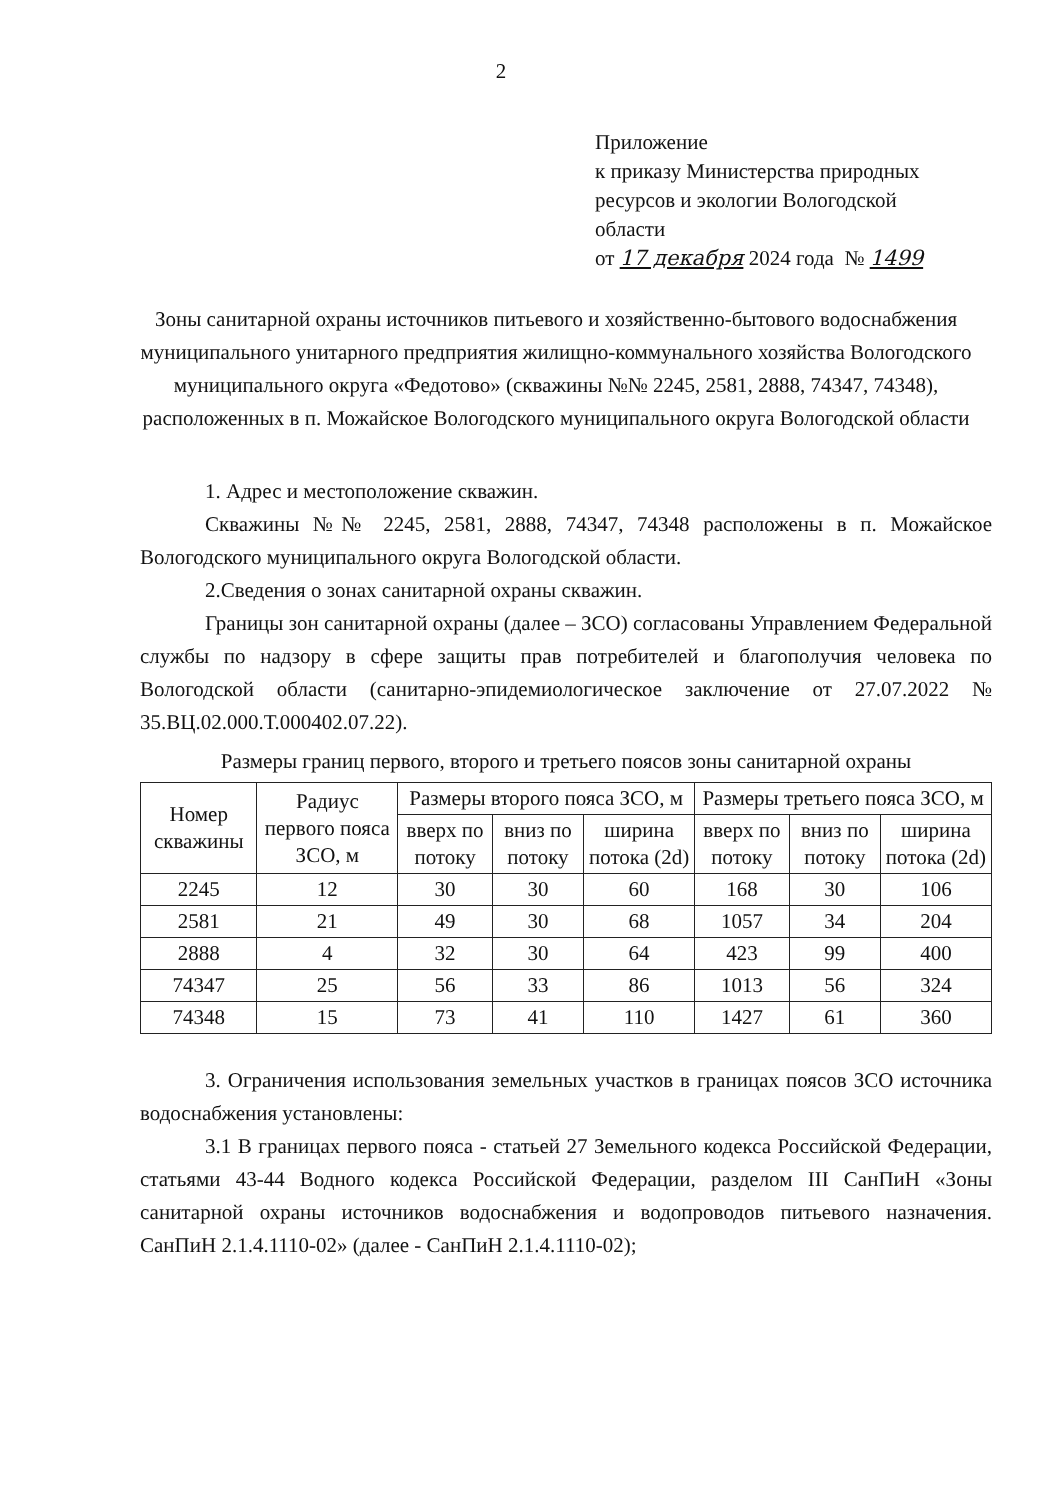2
Приложение
к приказу Министерства природных
ресурсов и экологии Вологодской
области
от 17 декабря 2024 года № 1499
Зоны санитарной охраны источников питьевого и хозяйственно-бытового водоснабжения муниципального унитарного предприятия жилищно-коммунального хозяйства Вологодского муниципального округа «Федотово» (скважины №№ 2245, 2581, 2888, 74347, 74348), расположенных в п. Можайское Вологодского муниципального округа Вологодской области
1. Адрес и местоположение скважин.
Скважины №№ 2245, 2581, 2888, 74347, 74348 расположены в п. Можайское Вологодского муниципального округа Вологодской области.
2.Сведения о зонах санитарной охраны скважин.
Границы зон санитарной охраны (далее – ЗСО) согласованы Управлением Федеральной службы по надзору в сфере защиты прав потребителей и благополучия человека по Вологодской области (санитарно-эпидемиологическое заключение от 27.07.2022 № 35.ВЦ.02.000.Т.000402.07.22).
Размеры границ первого, второго и третьего поясов зоны санитарной охраны
| Номер скважины | Радиус первого пояса ЗСО, м | Размеры второго пояса ЗСО, м | | | Размеры третьего пояса ЗСО, м | | |
| --- | --- | --- | --- | --- | --- | --- | --- |
| | | вверх по потоку | вниз по потоку | ширина потока (2d) | вверх по потоку | вниз по потоку | ширина потока (2d) |
| 2245 | 12 | 30 | 30 | 60 | 168 | 30 | 106 |
| 2581 | 21 | 49 | 30 | 68 | 1057 | 34 | 204 |
| 2888 | 4 | 32 | 30 | 64 | 423 | 99 | 400 |
| 74347 | 25 | 56 | 33 | 86 | 1013 | 56 | 324 |
| 74348 | 15 | 73 | 41 | 110 | 1427 | 61 | 360 |
3. Ограничения использования земельных участков в границах поясов ЗСО источника водоснабжения установлены:
3.1 В границах первого пояса - статьей 27 Земельного кодекса Российской Федерации, статьями 43-44 Водного кодекса Российской Федерации, разделом III СанПиН «Зоны санитарной охраны источников водоснабжения и водопроводов питьевого назначения. СанПиН 2.1.4.1110-02» (далее - СанПиН 2.1.4.1110-02);